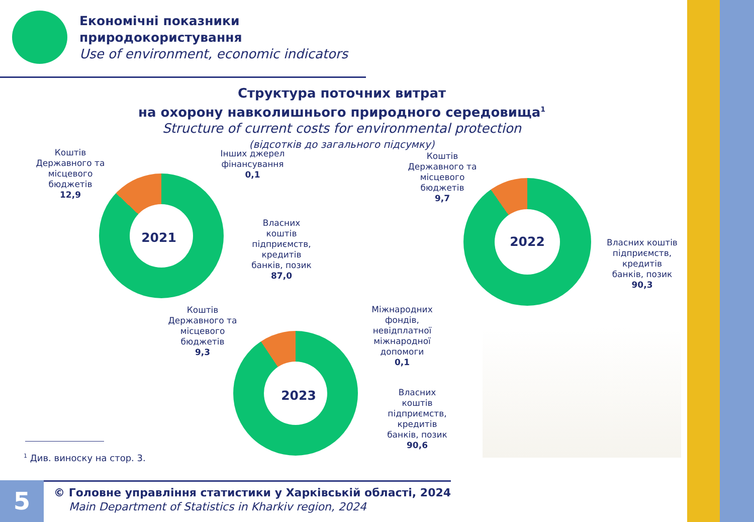Економічні показники
природокористування
Use of environment, economic indicators
Структура поточних витрат
на охорону навколишнього природного середовища<sup>1</sup>
Structure of current costs for environmental protection
(відсотків до загального підсумку)
2021
Коштів Державного та місцевого бюджетів
12,9
Інших джерел фінансування
0,1
Власних коштів підприємств, кредитів банків, позик
87,0
2022
Коштів Державного та місцевого бюджетів
9,7
Власних коштів підприємств, кредитів банків, позик
90,3
2023
Коштів Державного та місцевого бюджетів
9,3
Міжнародних фондів, невідплатної міжнародної допомоги
0,1
Власних коштів підприємств, кредитів банків, позик
90,6
<sup>1</sup> Див. виноску на стор. 3.
5
© Головне управління статистики у Харківській області, 2024
Main Department of Statistics in Kharkiv region, 2024